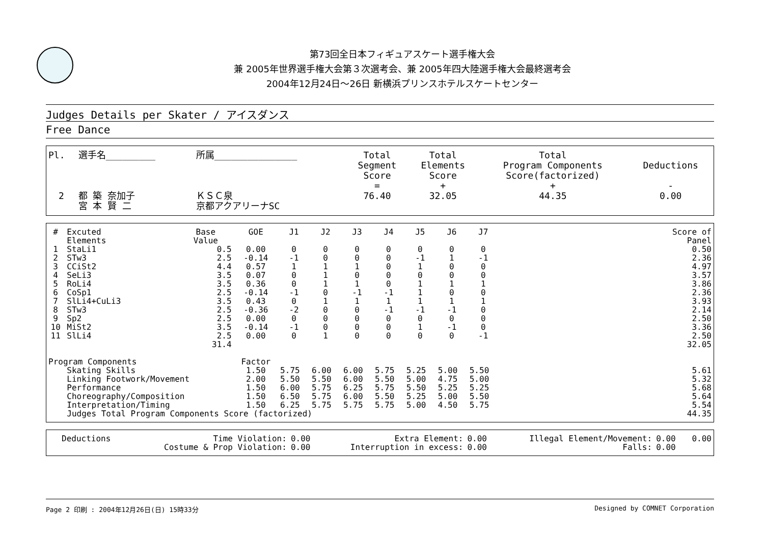第73回全日本フィギュアスケート選手権大会
兼 2005年世界選手権大会第３次選考会、兼 2005年四大陸選手権大会最終選考会
2004年12月24日～26日 新横浜プリンスホテルスケートセンター
Judges Details per Skater / アイスダンス
Free Dance
| Pl. | 選手名_________ | 所属_______________ | Total Segment Score = | Total Elements Score + | Total Program Components Score(factorized) + | Deductions - |
| 2 | 都 築 奈加子 宮 本 賢 二 | ＫＳＣ泉 京都アクアリーナSC | 76.40 | 32.05 | 44.35 | 0.00 |
| # | Excuted Elements | Base Value | GOE | J1 | J2 | J3 | J4 | J5 | J6 | J7 | | Score of Panel |
| --- | --- | --- | --- | --- | --- | --- | --- | --- | --- | --- | --- | --- |
| 1 | StaLi1 | 0.5 | 0.00 | 0 | 0 | 0 | 0 | 0 | 0 | 0 | | 0.50 |
| 2 | STw3 | 2.5 | -0.14 | -1 | 0 | 0 | 0 | -1 | 1 | -1 | | 2.36 |
| 3 | CCiSt2 | 4.4 | 0.57 | 1 | 1 | 1 | 0 | 1 | 0 | 0 | | 4.97 |
| 4 | SeLi3 | 3.5 | 0.07 | 0 | 1 | 0 | 0 | 0 | 0 | 0 | | 3.57 |
| 5 | RoLi4 | 3.5 | 0.36 | 0 | 1 | 1 | 0 | 1 | 1 | 1 | | 3.86 |
| 6 | CoSp1 | 2.5 | -0.14 | -1 | 0 | -1 | -1 | 1 | 0 | 0 | | 2.36 |
| 7 | SlLi4+CuLi3 | 3.5 | 0.43 | 0 | 1 | 1 | 1 | 1 | 1 | 1 | | 3.93 |
| 8 | STw3 | 2.5 | -0.36 | -2 | 0 | 0 | -1 | -1 | -1 | 0 | | 2.14 |
| 9 | Sp2 | 2.5 | 0.00 | 0 | 0 | 0 | 0 | 0 | 0 | 0 | | 2.50 |
| 10 | MiSt2 | 3.5 | -0.14 | -1 | 0 | 0 | 0 | 1 | -1 | 0 | | 3.36 |
| 11 | SlLi4 | 2.5 | 0.00 | 0 | 1 | 0 | 0 | 0 | 0 | -1 | | 2.50 |
| | | 31.4 | | | | | | | | | | 32.05 |
| Program Components | | | Factor | | | | | | | | | |
| | Skating Skills | | 1.50 | 5.75 | 6.00 | 6.00 | 5.75 | 5.25 | 5.00 | 5.50 | | 5.61 |
| | Linking Footwork/Movement | | 2.00 | 5.50 | 5.50 | 6.00 | 5.50 | 5.00 | 4.75 | 5.00 | | 5.32 |
| | Performance | | 1.50 | 6.00 | 5.75 | 6.25 | 5.75 | 5.50 | 5.25 | 5.25 | | 5.68 |
| | Choreography/Composition | | 1.50 | 6.50 | 5.75 | 6.00 | 5.50 | 5.25 | 5.00 | 5.50 | | 5.64 |
| | Interpretation/Timing | | 1.50 | 6.25 | 5.75 | 5.75 | 5.75 | 5.00 | 4.50 | 5.75 | | 5.54 |
| | Judges Total Program Components Score (factorized) | | | | | | | | | | | 44.35 |
| Deductions | Time Violation: | 0.00 | Extra Element: | 0.00 | Illegal Element/Movement: | 0.00 | 0.00 |
| | Costume & Prop Violation: | 0.00 | Interruption in excess: | 0.00 | Falls: | 0.00 | |
Page 2 印刷 : 2004年12月26日(日) 15時33分 Designed by COMNET Corporation